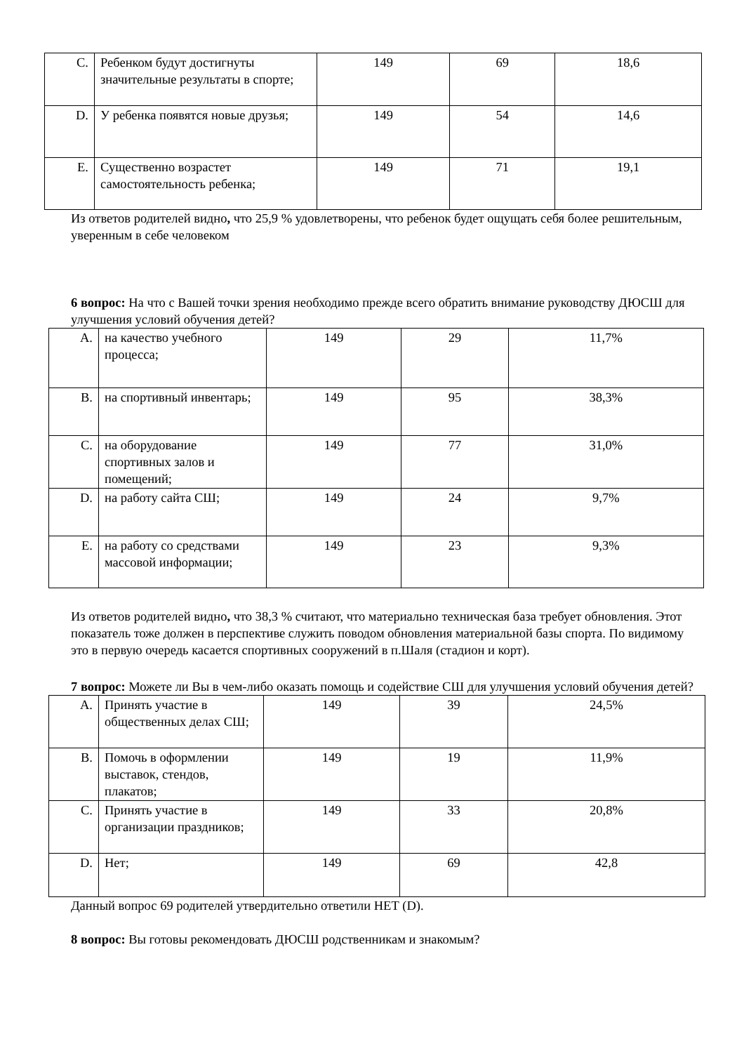| C. | Ребенком будут достигнуты значительные результаты в спорте; | 149 | 69 | 18,6 |
| D. | У ребенка появятся новые друзья; | 149 | 54 | 14,6 |
| E. | Существенно возрастет самостоятельность ребенка; | 149 | 71 | 19,1 |
Из ответов родителей видно, что 25,9 % удовлетворены, что ребенок будет ощущать себя более решительным, уверенным в себе человеком
6 вопрос: На что с Вашей точки зрения необходимо прежде всего обратить внимание руководству ДЮСШ для улучшения условий обучения детей?
| A. | на качество учебного процесса; | 149 | 29 | 11,7% |
| B. | на спортивный инвентарь; | 149 | 95 | 38,3% |
| C. | на оборудование спортивных залов и помещений; | 149 | 77 | 31,0% |
| D. | на работу сайта СШ; | 149 | 24 | 9,7% |
| E. | на работу со средствами массовой информации; | 149 | 23 | 9,3% |
Из ответов родителей видно, что 38,3 % считают, что материально техническая база требует обновления. Этот показатель тоже должен в перспективе служить поводом обновления материальной базы спорта. По видимому это в первую очередь касается спортивных сооружений в п.Шаля (стадион и корт).
7 вопрос: Можете ли Вы в чем-либо оказать помощь и содействие СШ для улучшения условий обучения детей?
| A. | Принять участие в общественных делах СШ; | 149 | 39 | 24,5% |
| B. | Помочь в оформлении выставок, стендов, плакатов; | 149 | 19 | 11,9% |
| C. | Принять участие в организации праздников; | 149 | 33 | 20,8% |
| D. | Нет; | 149 | 69 | 42,8 |
Данный вопрос 69 родителей утвердительно ответили НЕТ (D).
8 вопрос: Вы готовы рекомендовать ДЮСШ родственникам и знакомым?